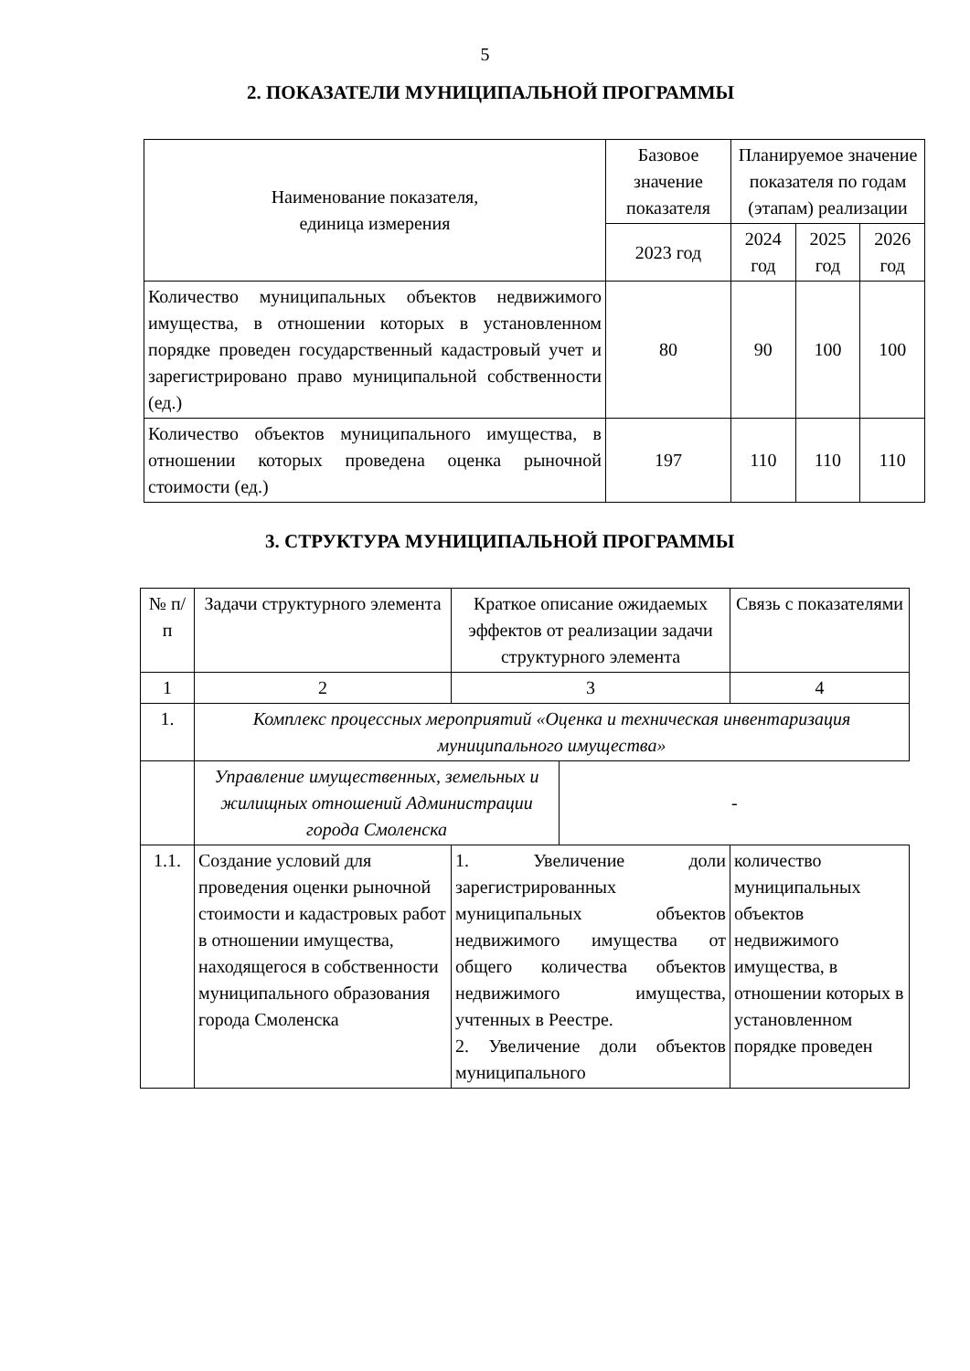5
2. ПОКАЗАТЕЛИ МУНИЦИПАЛЬНОЙ ПРОГРАММЫ
| Наименование показателя, единица измерения | Базовое значение показателя | Планируемое значение показателя по годам (этапам) реализации | | |
| --- | --- | --- | --- | --- |
| | 2023 год | 2024 год | 2025 год | 2026 год |
| Количество муниципальных объектов недвижимого имущества, в отношении которых в установленном порядке проведен государственный кадастровый учет и зарегистрировано право муниципальной собственности (ед.) | 80 | 90 | 100 | 100 |
| Количество объектов муниципального имущества, в отношении которых проведена оценка рыночной стоимости (ед.) | 197 | 110 | 110 | 110 |
3. СТРУКТУРА МУНИЦИПАЛЬНОЙ ПРОГРАММЫ
| № п/п | Задачи структурного элемента | Краткое описание ожидаемых эффектов от реализации задачи структурного элемента | Связь с показателями |
| --- | --- | --- | --- |
| 1 | 2 | 3 | 4 |
| 1. | Комплекс процессных мероприятий «Оценка и техническая инвентаризация муниципального имущества» | | |
| | / Управление имущественных, земельных и жилищных отношений Администрации города Смоленска / - / | | |
| 1.1. | Создание условий для проведения оценки рыночной стоимости и кадастровых работ в отношении имущества, находящегося в собственности муниципального образования города Смоленска | 1. Увеличение доли зарегистрированных муниципальных объектов недвижимого имущества от общего количества объектов недвижимого имущества, учтенных в Реестре. 2. Увеличение доли объектов муниципального | количество муниципальных объектов недвижимого имущества, в отношении которых в установленном порядке проведен |